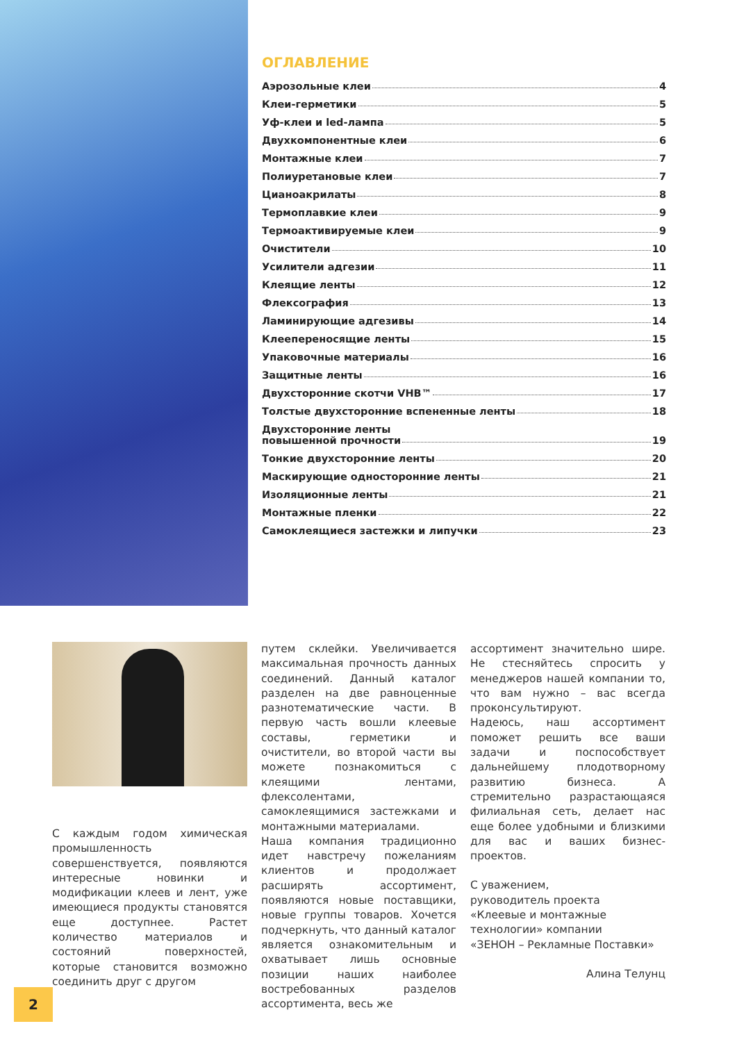ОГЛАВЛЕНИЕ
Аэрозольные клеи 4
Клеи-герметики 5
Уф-клеи и led-лампа 5
Двухкомпонентные клеи 6
Монтажные клеи 7
Полиуретановые клеи 7
Цианоакрилаты 8
Термоплавкие клеи 9
Термоактивируемые клеи 9
Очистители 10
Усилители адгезии 11
Клеящие ленты 12
Флексография 13
Ламинирующие адгезивы 14
Клеепереносящие ленты 15
Упаковочные материалы 16
Защитные ленты 16
Двухсторонние скотчи VHB™ 17
Толстые двухсторонние вспененные ленты 18
Двухсторонние ленты
повышенной прочности 19
Тонкие двухсторонние ленты 20
Маскирующие односторонние ленты 21
Изоляционные ленты 21
Монтажные пленки 22
Самоклеящиеся застежки и липучки 23
С каждым годом химическая промышленность совершенствуется, появляются интересные новинки и модификации клеев и лент, уже имеющиеся продукты становятся еще доступнее. Растет количество материалов и состояний поверхностей, которые становится возможно соединить друг с другом
путем склейки. Увеличивается максимальная прочность данных соединений. Данный каталог разделен на две равноценные разнотематические части. В первую часть вошли клеевые составы, герметики и очистители, во второй части вы можете познакомиться с клеящими лентами, флексолентами, самоклеящимися застежками и монтажными материалами.
Наша компания традиционно идет навстречу пожеланиям клиентов и продолжает расширять ассортимент, появляются новые поставщики, новые группы товаров. Хочется подчеркнуть, что данный каталог является ознакомительным и охватывает лишь основные позиции наших наиболее востребованных разделов ассортимента, весь же
ассортимент значительно шире. Не стесняйтесь спросить у менеджеров нашей компании то, что вам нужно – вас всегда проконсультируют.
Надеюсь, наш ассортимент поможет решить все ваши задачи и поспособствует дальнейшему плодотворному развитию бизнеса. А стремительно разрастающаяся филиальная сеть, делает нас еще более удобными и близкими для вас и ваших бизнес-проектов.
С уважением,
руководитель проекта
«Клеевые и монтажные технологии» компании
«ЗЕНОН – Рекламные Поставки»
Алина Телунц
2